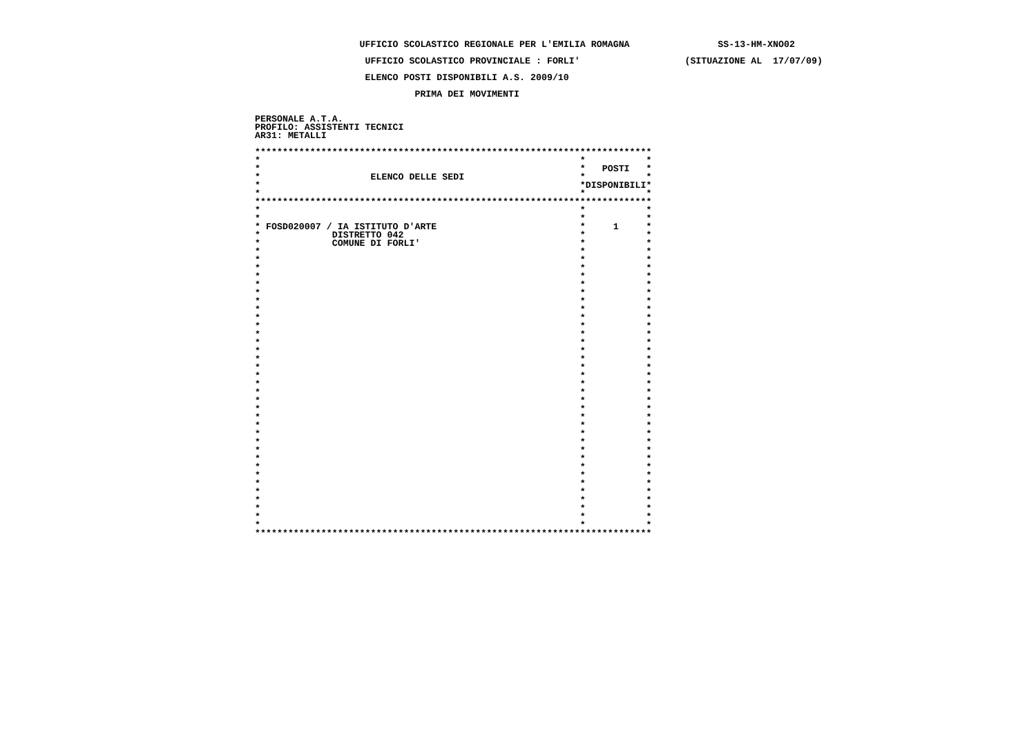UFFICIO SCOLASTICO REGIONALE PER L'EMILIA ROMAGNA                SS-13-HM-XNO02

                    UFFICIO SCOLASTICO PROVINCIALE : FORLI'                   (SITUAZIONE AL  17/07/09)

                    ELENCO POSTI DISPONIBILI A.S. 2009/10

                             PRIMA DEI MOVIMENTI


PERSONALE A.T.A.
PROFILO: ASSISTENTI TECNICI
AR31: METALLI

************************************************************************
*                                                          *           *
*                                                          *   POSTI   *
*                    ELENCO DELLE SEDI                     *           *
*                                                          *DISPONIBILI*
*                                                          *           *
************************************************************************
*                                                          *           *
*                                                          *           *
* FOSD020007 / IA ISTITUTO D'ARTE                          *     1     *
*             DISTRETTO 042                                *           *
*             COMUNE DI FORLI'                             *           *
*                                                          *           *
*                                                          *           *
*                                                          *           *
*                                                          *           *
*                                                          *           *
*                                                          *           *
*                                                          *           *
*                                                          *           *
*                                                          *           *
*                                                          *           *
*                                                          *           *
*                                                          *           *
*                                                          *           *
*                                                          *           *
*                                                          *           *
*                                                          *           *
*                                                          *           *
*                                                          *           *
*                                                          *           *
*                                                          *           *
*                                                          *           *
*                                                          *           *
*                                                          *           *
*                                                          *           *
*                                                          *           *
*                                                          *           *
*                                                          *           *
*                                                          *           *
*                                                          *           *
*                                                          *           *
*                                                          *           *
*                                                          *           *
*                                                          *           *
*                                                          *           *
************************************************************************